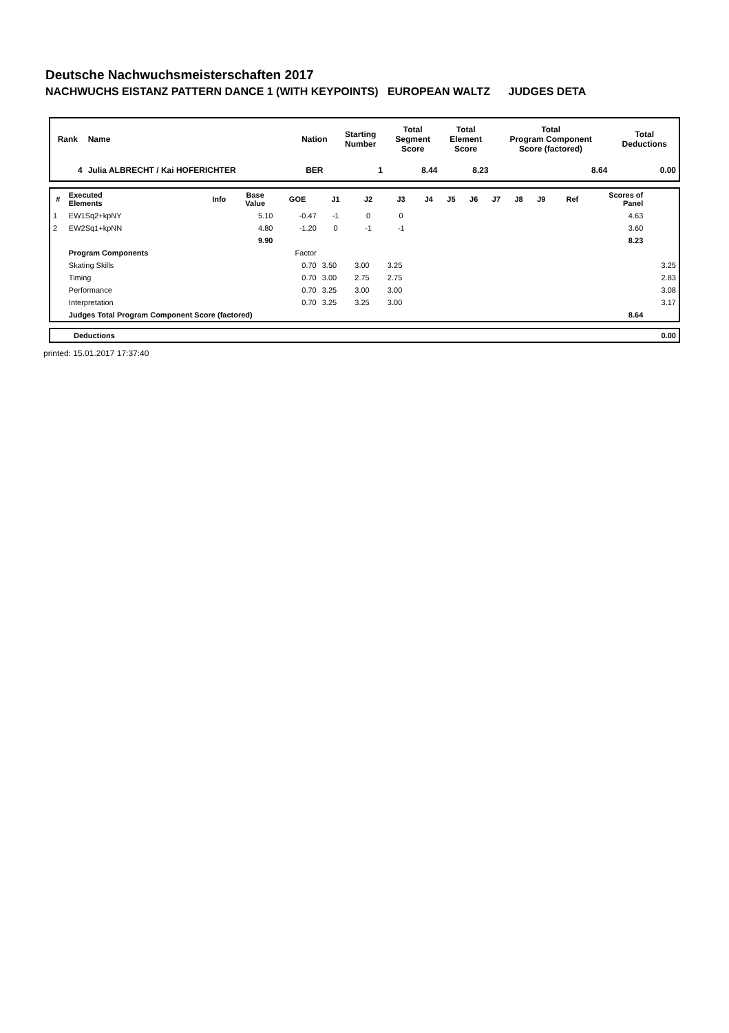Deutsche Nachwuchsmeisterschaften 2017
NACHWUCHS EISTANZ PATTERN DANCE 1 (WITH KEYPOINTS) EUROPEAN WALTZ JUDGES DETA
| Rank | Name | Nation | Starting Number | Total Segment Score | Total Element Score | Total Program Component Score (factored) | Total Deductions |
| --- | --- | --- | --- | --- | --- | --- | --- |
| 4 | Julia ALBRECHT / Kai HOFERICHTER | BER | 1 | 8.44 | 8.23 | 8.64 | 0.00 |
| # | Executed Elements | Info | Base Value | GOE | J1 | J2 | J3 | J4 | J5 | J6 | J7 | J8 | J9 | Ref | Scores of Panel | |
| --- | --- | --- | --- | --- | --- | --- | --- | --- | --- | --- | --- | --- | --- | --- | --- | --- |
| 1 | EW1Sq2+kpNY | | 5.10 | -0.47 | -1 | 0 | 0 | | | | | | | | 4.63 | |
| 2 | EW2Sq1+kpNN | | 4.80 | -1.20 | 0 | -1 | -1 | | | | | | | | 3.60 | |
| | | | 9.90 | | | | | | | | | | | | 8.23 | |
| | Program Components | | | Factor | | | | | | | | | | | | |
| | Skating Skills | | | 0.70 | 3.50 | 3.00 | 3.25 | | | | | | | | | 3.25 |
| | Timing | | | 0.70 | 3.00 | 2.75 | 2.75 | | | | | | | | | 2.83 |
| | Performance | | | 0.70 | 3.25 | 3.00 | 3.00 | | | | | | | | | 3.08 |
| | Interpretation | | | 0.70 | 3.25 | 3.25 | 3.00 | | | | | | | | | 3.17 |
| | Judges Total Program Component Score (factored) | | | | | | | | | | | | | | 8.64 | |
| Deductions | 0.00 |
printed: 15.01.2017 17:37:40